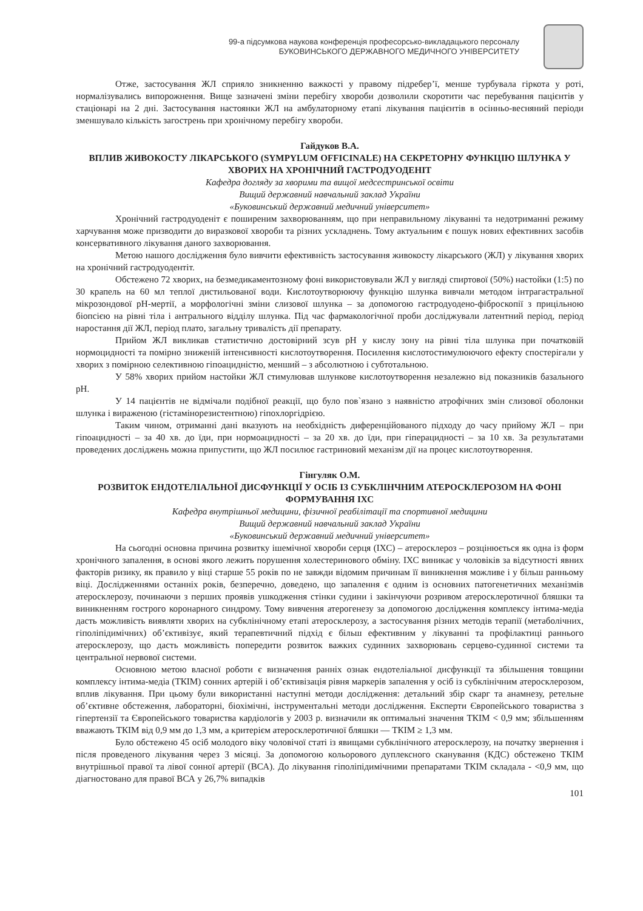99-а підсумкова наукова конференція професорсько-викладацького персоналу
БУКОВИНСЬКОГО ДЕРЖАВНОГО МЕДИЧНОГО УНІВЕРСИТЕТУ
Отже, застосування ЖЛ сприяло зникненню важкості у правому підребер’ї, менше турбувала гіркота у роті, нормалізувались випорожнення. Вище зазначені зміни перебігу хвороби дозволили скоротити час перебування пацієнтів у стаціонарі на 2 дні. Застосування настоянки ЖЛ на амбулаторному етапі лікування пацієнтів в осінньо-весняний періоди зменшувало кількість загострень при хронічному перебігу хвороби.
Гайдуков В.А.
ВПЛИВ ЖИВОКОСТУ ЛІКАРСЬКОГО (SYMPYLUM OFFICINALE) НА СЕКРЕТОРНУ ФУНКЦІЮ ШЛУНКА У ХВОРИХ НА ХРОНІЧНИЙ ГАСТРОДУОДЕНІТ
Кафедра догляду за хворими та вищої медсестринської освіти
Вищий державний навчальний заклад України
«Буковинський державний медичний університет»
Хронічний гастродуоденіт є поширеним захворюванням, що при неправильному лікуванні та недотриманні режиму харчування може призводити до виразкової хвороби та різних ускладнень. Тому актуальним є пошук нових ефективних засобів консервативного лікування даного захворювання.
Метою нашого дослідження було вивчити ефективність застосування живокосту лікарського (ЖЛ) у лікування хворих на хронічний гастродуодентіт.
Обстежено 72 хворих, на безмедикаментозному фоні використовували ЖЛ у вигляді спиртової (50%) настойки (1:5) по 30 крапель на 60 мл теплої дистильованої води. Кислотоутворюючу функцію шлунка вивчали методом інтрагастральної мікрозондової pH-мертії, а морфологічні зміни слизової шлунка – за допомогою гастродуодено-фіброскопії з прицільною біопсією на рівні тіла і антрального відділу шлунка. Під час фармакологічної проби досліджували латентний період, період наростання дії ЖЛ, період плато, загальну тривалість дії препарату.
Прийом ЖЛ викликав статистично достовірний зсув pH у кислу зону на рівні тіла шлунка при початковій нормоцидності та помірно зниженій інтенсивності кислотоутворення. Посилення кислотостимулюючого ефекту спостерігали у хворих з помірною селективною гіпоацидністю, менший – з абсолютною і субтотальною.
У 58% хворих прийом настойки ЖЛ стимулював шлункове кислотоутворення незалежно від показників базального pH.
У 14 пацієнтів не відмічали подібної реакції, що було пов`язано з наявністю атрофічних змін слизової оболонки шлунка і вираженою (гістамінорезистентною) гіпохлоргідрією.
Таким чином, отриманні дані вказують на необхідність диференційованого підходу до часу прийому ЖЛ – при гіпоацидності – за 40 хв. до їди, при нормоацидності – за 20 хв. до їди, при гіперацидності – за 10 хв. За результатами проведених досліджень можна припустити, що ЖЛ посилює гастриновий механізм дії на процес кислотоутворення.
Гінгуляк О.М.
РОЗВИТОК ЕНДОТЕЛІАЛЬНОЇ ДИСФУНКЦІЇ У ОСІБ ІЗ СУБКЛІНЧНИМ АТЕРОСКЛЕРОЗОМ НА ФОНІ ФОРМУВАННЯ ІХС
Кафедра внутрішньої медицини, фізичної реабілітації та спортивної медицини
Вищий державний навчальний заклад України
«Буковинський державний медичний університет»
На сьогодні основна причина розвитку ішемічної хвороби серця (ІХС) – атеросклероз – розцінюється як одна із форм хронічного запалення, в основі якого лежить порушення холестеринового обміну. ІХС виникає у чоловіків за відсутності явних факторів ризику, як правило у віці старше 55 років по не завжди відомим причинам її виникнення можливе і у більш ранньому віці. Дослідженнями останніх років, безперечно, доведено, що запалення є одним із основних патогенетичних механізмів атеросклерозу, починаючи з перших проявів ушкодження стінки судини і закінчуючи розривом атеросклеротичної бляшки та виникненням гострого коронарного синдрому. Тому вивчення атерогенезу за допомогою дослідження комплексу інтима-медіа дасть можливість виявляти хворих на субклінічному етапі атеросклерозу, а застосування різних методів терапії (метаболічних, гіполіпідимічних) об’єктивізує, який терапевтичний підхід є більш ефективним у лікуванні та профілактиці раннього атеросклерозу, що дасть можливість попередити розвиток важких судинних захворювань серцево-судинної системи та центральної нервової системи.
Основною метою власної роботи є визначення ранніх ознак ендотеліальної дисфункції та збільшення товщини комплексу інтима-медіа (ТКІМ) сонних артерій і об’єктивізація рівня маркерів запалення у осіб із субклінічним атеросклерозом, вплив лікування. При цьому були використанні наступні методи дослідження: детальний збір скарг та анамнезу, ретельне об’єктивне обстеження, лабораторні, біохімічні, інструментальні методи дослідження. Експерти Європейського товариства з гіпертензії та Європейського товариства кардіологів у 2003 р. визначили як оптимальні значення ТКІМ < 0,9 мм; збільшенням вважають ТКІМ від 0,9 мм до 1,3 мм, а критерієм атеросклеротичної бляшки — ТКІМ ≥ 1,3 мм.
Було обстежено 45 осіб молодого віку чоловічої статі із явищами субклінічного атеросклерозу, на початку звернення і після проведеного лікування через 3 місяці. За допомогою кольорового дуплексного сканування (КДС) обстежено ТКІМ внутрішньої правої та лівої сонної артерії (ВСА). До лікування гіполіпідимічними препаратами ТКІМ складала - <0,9 мм, що діагностовано для правої ВСА у 26,7% випадків
101